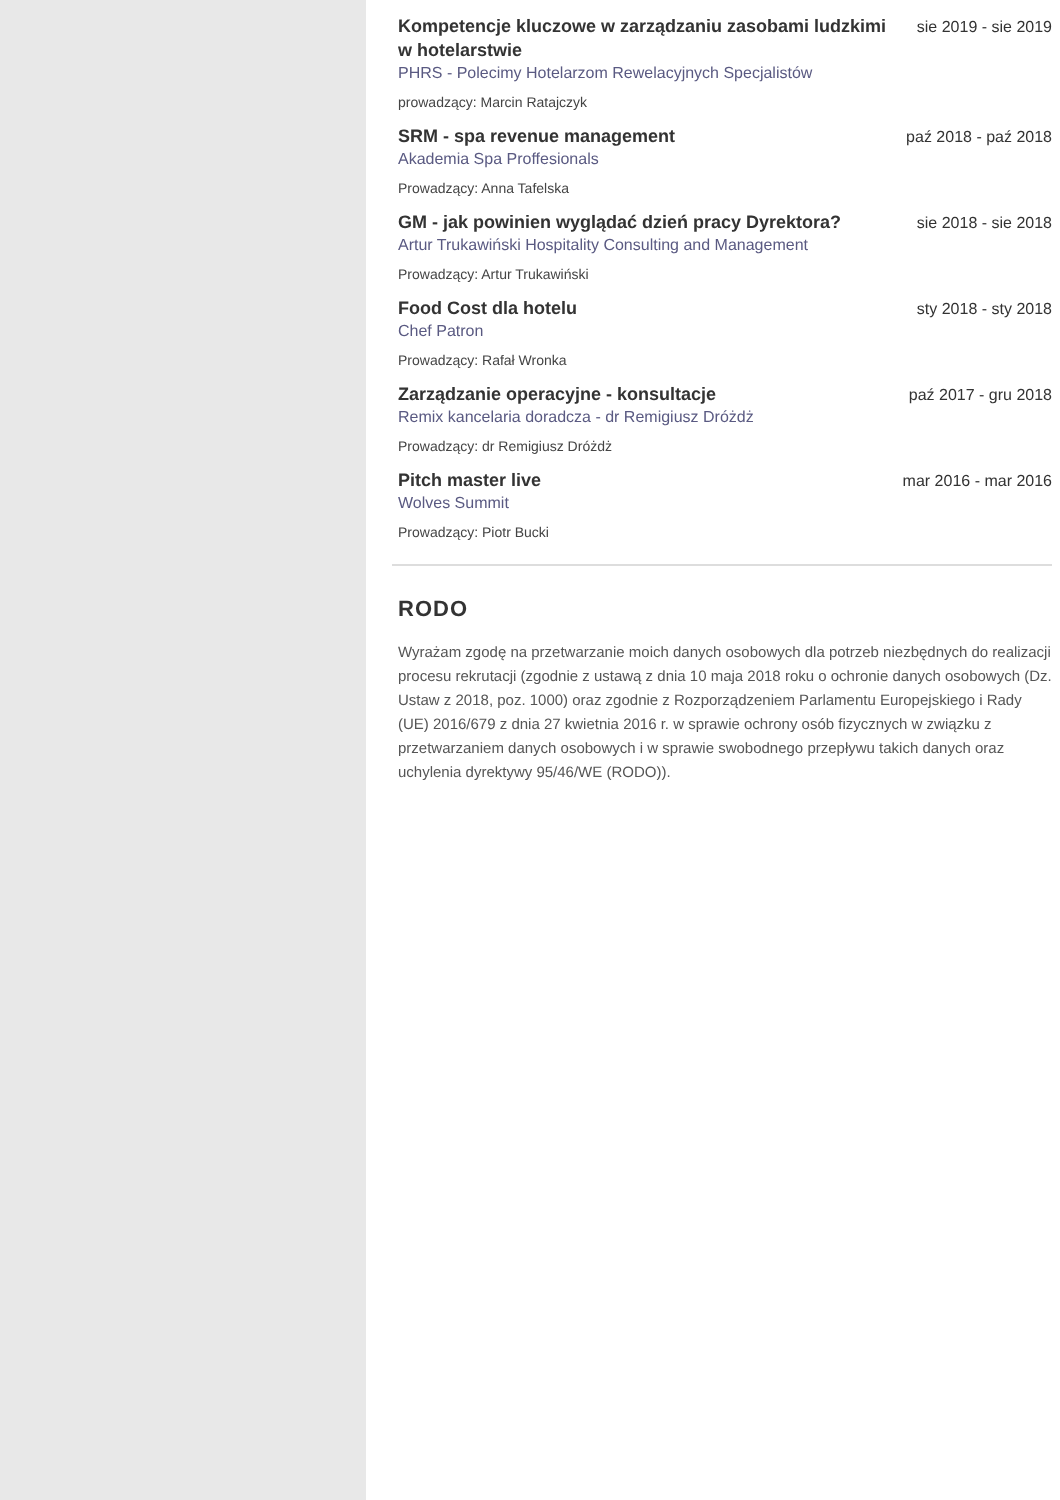Kompetencje kluczowe w zarządzaniu zasobami ludzkimi w hotelarstwie
sie 2019 - sie 2019
PHRS - Polecimy Hotelarzom Rewelacyjnych Specjalistów
prowadzący: Marcin Ratajczyk
SRM - spa revenue management
paź 2018 - paź 2018
Akademia Spa Proffesionals
Prowadzący: Anna Tafelska
GM - jak powinien wyglądać dzień pracy Dyrektora?
sie 2018 - sie 2018
Artur Trukawiński Hospitality Consulting and Management
Prowadzący: Artur Trukawiński
Food Cost dla hotelu
sty 2018 - sty 2018
Chef Patron
Prowadzący: Rafał Wronka
Zarządzanie operacyjne - konsultacje
paź 2017 - gru 2018
Remix kancelaria doradcza - dr Remigiusz Dróżdż
Prowadzący: dr Remigiusz Dróżdż
Pitch master live
mar 2016 - mar 2016
Wolves Summit
Prowadzący: Piotr Bucki
RODO
Wyrażam zgodę na przetwarzanie moich danych osobowych dla potrzeb niezbędnych do realizacji procesu rekrutacji (zgodnie z ustawą z dnia 10 maja 2018 roku o ochronie danych osobowych (Dz. Ustaw z 2018, poz. 1000) oraz zgodnie z Rozporządzeniem Parlamentu Europejskiego i Rady (UE) 2016/679 z dnia 27 kwietnia 2016 r. w sprawie ochrony osób fizycznych w związku z przetwarzaniem danych osobowych i w sprawie swobodnego przepływu takich danych oraz uchylenia dyrektywy 95/46/WE (RODO)).